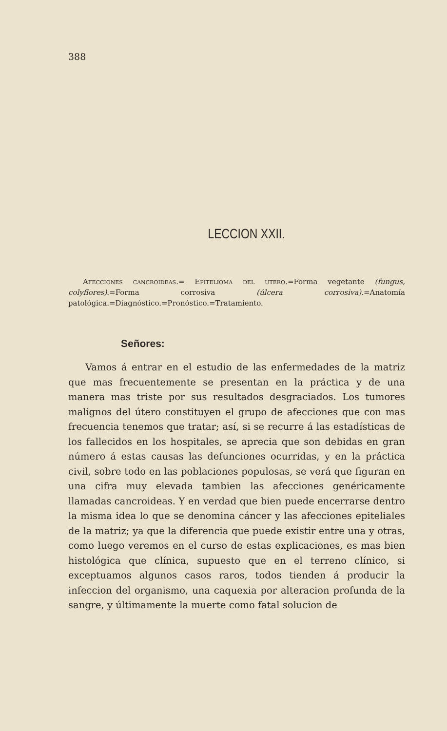388
LECCION XXII.
Afecciones cancroideas.= Epitelioma del utero.=Forma vegetante (fungus, colyflores).=Forma corrosiva (úlcera corrosiva).=Anatomía patológica.=Diagnóstico.=Pronóstico.=Tratamiento.
Señores:
Vamos á entrar en el estudio de las enfermedades de la matriz que mas frecuentemente se presentan en la práctica y de una manera mas triste por sus resultados desgraciados. Los tumores malignos del útero constituyen el grupo de afecciones que con mas frecuencia tenemos que tratar; así, si se recurre á las estadísticas de los fallecidos en los hospitales, se aprecia que son debidas en gran número á estas causas las defunciones ocurridas, y en la práctica civil, sobre todo en las poblaciones populosas, se verá que figuran en una cifra muy elevada tambien las afecciones genéricamente llamadas cancroideas. Y en verdad que bien puede encerrarse dentro la misma idea lo que se denomina cáncer y las afecciones epiteliales de la matriz; ya que la diferencia que puede existir entre una y otras, como luego veremos en el curso de estas explicaciones, es mas bien histológica que clínica, supuesto que en el terreno clínico, si exceptuamos algunos casos raros, todos tienden á producir la infeccion del organismo, una caquexia por alteracion profunda de la sangre, y últimamente la muerte como fatal solucion de